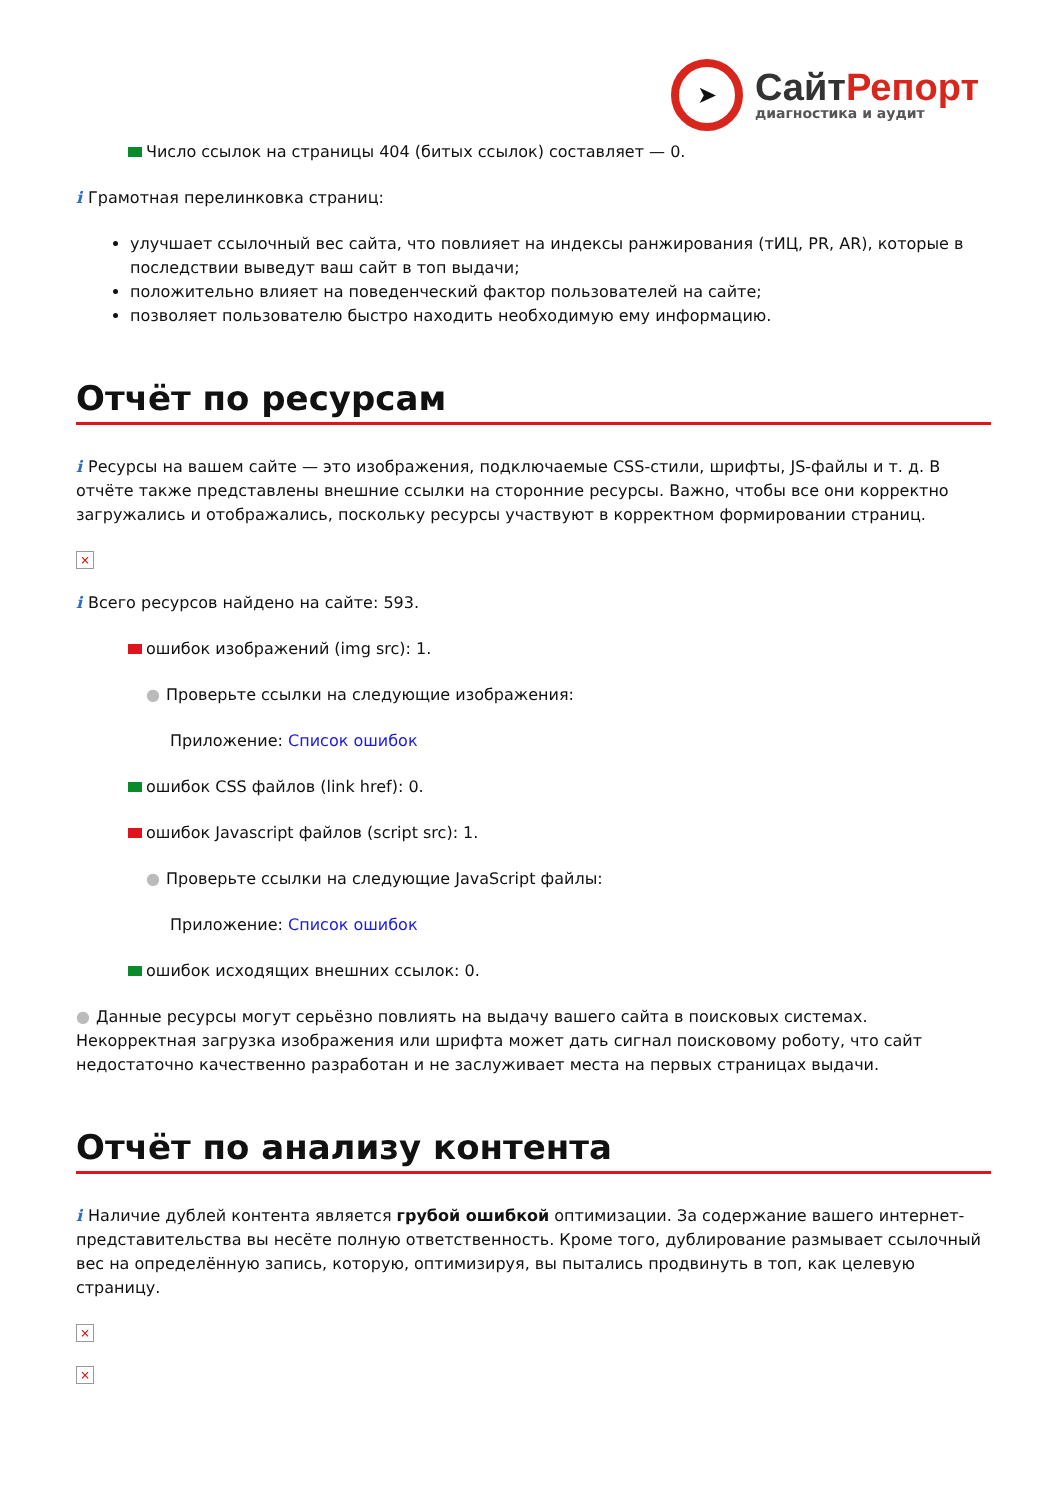➤
СайтРепорт
диагностика и аудит
Число ссылок на страницы 404 (битых ссылок) составляет — 0.
i Грамотная перелинковка страниц:
улучшает ссылочный вес сайта, что повлияет на индексы ранжирования (тИЦ, PR, AR), которые в последствии выведут ваш сайт в топ выдачи;
положительно влияет на поведенческий фактор пользователей на сайте;
позволяет пользователю быстро находить необходимую ему информацию.
Отчёт по ресурсам
i Ресурсы на вашем сайте — это изображения, подключаемые CSS-стили, шрифты, JS-файлы и т. д. В отчёте также представлены внешние ссылки на сторонние ресурсы. Важно, чтобы все они корректно загружались и отображались, поскольку ресурсы участвуют в корректном формировании страниц.
×
i Всего ресурсов найдено на сайте: 593.
ошибок изображений (img src): 1.
● Проверьте ссылки на следующие изображения:
Приложение: Список ошибок
ошибок CSS файлов (link href): 0.
ошибок Javascript файлов (script src): 1.
● Проверьте ссылки на следующие JavaScript файлы:
Приложение: Список ошибок
ошибок исходящих внешних ссылок: 0.
● Данные ресурсы могут серьёзно повлиять на выдачу вашего сайта в поисковых системах. Некорректная загрузка изображения или шрифта может дать сигнал поисковому роботу, что сайт недостаточно качественно разработан и не заслуживает места на первых страницах выдачи.
Отчёт по анализу контента
i Наличие дублей контента является грубой ошибкой оптимизации. За содержание вашего интернет-представительства вы несёте полную ответственность. Кроме того, дублирование размывает ссылочный вес на определённую запись, которую, оптимизируя, вы пытались продвинуть в топ, как целевую страницу.
×
×